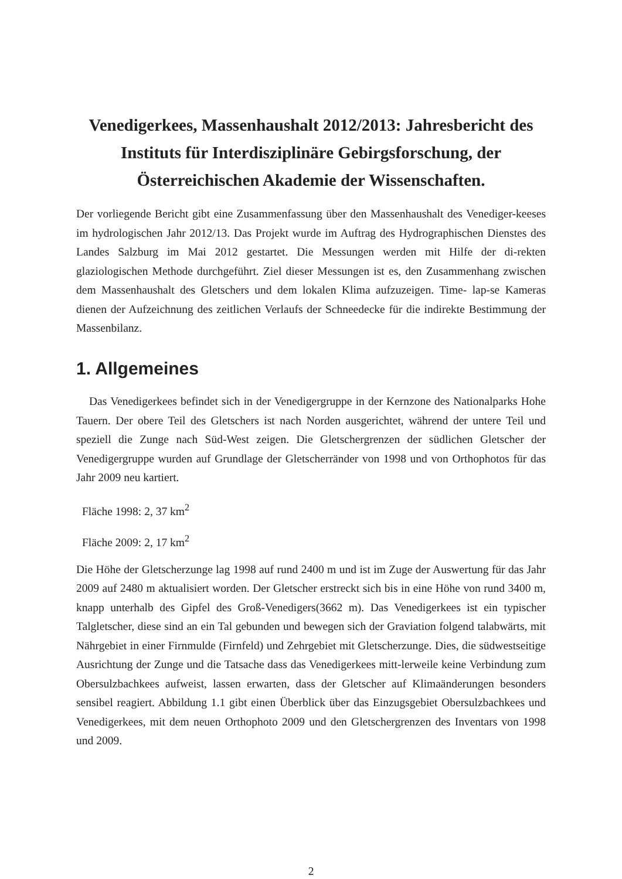Venedigerkees, Massenhaushalt 2012/2013: Jahresbericht des Instituts für Interdisziplinäre Gebirgsforschung, der Österreichischen Akademie der Wissenschaften.
Der vorliegende Bericht gibt eine Zusammenfassung über den Massenhaushalt des Venediger-keeses im hydrologischen Jahr 2012/13. Das Projekt wurde im Auftrag des Hydrographischen Dienstes des Landes Salzburg im Mai 2012 gestartet. Die Messungen werden mit Hilfe der di-rekten glaziologischen Methode durchgeführt. Ziel dieser Messungen ist es, den Zusammenhang zwischen dem Massenhaushalt des Gletschers und dem lokalen Klima aufzuzeigen. Time- lap-se Kameras dienen der Aufzeichnung des zeitlichen Verlaufs der Schneedecke für die indirekte Bestimmung der Massenbilanz.
1. Allgemeines
Das Venedigerkees befindet sich in der Venedigergruppe in der Kernzone des Nationalparks Hohe Tauern. Der obere Teil des Gletschers ist nach Norden ausgerichtet, während der untere Teil und speziell die Zunge nach Süd-West zeigen. Die Gletschergrenzen der südlichen Gletscher der Venedigergruppe wurden auf Grundlage der Gletscherränder von 1998 und von Orthophotos für das Jahr 2009 neu kartiert.
Fläche 1998: 2, 37 km<sup>2</sup>
Fläche 2009: 2, 17 km<sup>2</sup>
Die Höhe der Gletscherzunge lag 1998 auf rund 2400 m und ist im Zuge der Auswertung für das Jahr 2009 auf 2480 m aktualisiert worden. Der Gletscher erstreckt sich bis in eine Höhe von rund 3400 m, knapp unterhalb des Gipfel des Groß-Venedigers(3662 m). Das Venedigerkees ist ein typischer Talgletscher, diese sind an ein Tal gebunden und bewegen sich der Graviation folgend talabwärts, mit Nährgebiet in einer Firnmulde (Firnfeld) und Zehrgebiet mit Gletscherzunge. Dies, die südwestseitige Ausrichtung der Zunge und die Tatsache dass das Venedigerkees mitt-lerweile keine Verbindung zum Obersulzbachkees aufweist, lassen erwarten, dass der Gletscher auf Klimaänderungen besonders sensibel reagiert. Abbildung 1.1 gibt einen Überblick über das Einzugsgebiet Obersulzbachkees und Venedigerkees, mit dem neuen Orthophoto 2009 und den Gletschergrenzen des Inventars von 1998 und 2009.
2